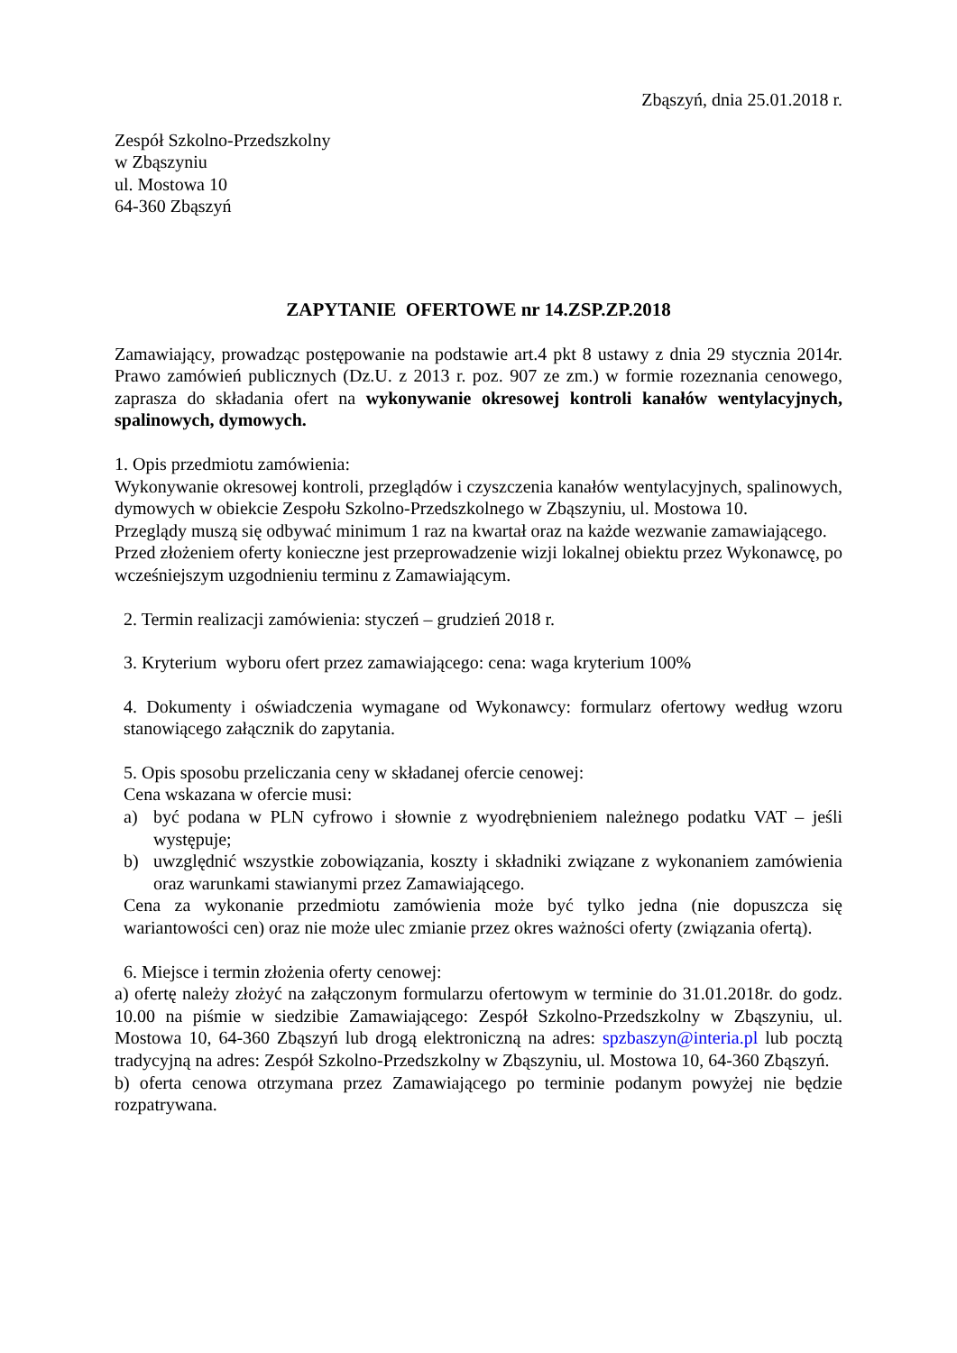Zbąszyń, dnia 25.01.2018 r.
Zespół Szkolno-Przedszkolny
w Zbąszyniu
ul. Mostowa 10
64-360 Zbąszyń
ZAPYTANIE OFERTOWE nr 14.ZSP.ZP.2018
Zamawiający, prowadząc postępowanie na podstawie art.4 pkt 8 ustawy z dnia 29 stycznia 2014r. Prawo zamówień publicznych (Dz.U. z 2013 r. poz. 907 ze zm.) w formie rozeznania cenowego, zaprasza do składania ofert na wykonywanie okresowej kontroli kanałów wentylacyjnych, spalinowych, dymowych.
1. Opis przedmiotu zamówienia:
Wykonywanie okresowej kontroli, przeglądów i czyszczenia kanałów wentylacyjnych, spalinowych, dymowych w obiekcie Zespołu Szkolno-Przedszkolnego w Zbąszyniu, ul. Mostowa 10.
Przeglądy muszą się odbywać minimum 1 raz na kwartał oraz na każde wezwanie zamawiającego.
Przed złożeniem oferty konieczne jest przeprowadzenie wizji lokalnej obiektu przez Wykonawcę, po wcześniejszym uzgodnieniu terminu z Zamawiającym.
2. Termin realizacji zamówienia: styczeń – grudzień 2018 r.
3. Kryterium wyboru ofert przez zamawiającego: cena: waga kryterium 100%
4. Dokumenty i oświadczenia wymagane od Wykonawcy: formularz ofertowy według wzoru stanowiącego załącznik do zapytania.
5. Opis sposobu przeliczania ceny w składanej ofercie cenowej:
Cena wskazana w ofercie musi:
a) być podana w PLN cyfrowo i słownie z wyodrębnieniem należnego podatku VAT – jeśli występuje;
b) uwzględnić wszystkie zobowiązania, koszty i składniki związane z wykonaniem zamówienia oraz warunkami stawianymi przez Zamawiającego.
Cena za wykonanie przedmiotu zamówienia może być tylko jedna (nie dopuszcza się wariantowości cen) oraz nie może ulec zmianie przez okres ważności oferty (związania ofertą).
6. Miejsce i termin złożenia oferty cenowej:
a) ofertę należy złożyć na załączonym formularzu ofertowym w terminie do 31.01.2018r. do godz. 10.00 na piśmie w siedzibie Zamawiającego: Zespół Szkolno-Przedszkolny w Zbąszyniu, ul. Mostowa 10, 64-360 Zbąszyń lub drogą elektroniczną na adres: spzbaszyn@interia.pl lub pocztą tradycyjną na adres: Zespół Szkolno-Przedszkolny w Zbąszyniu, ul. Mostowa 10, 64-360 Zbąszyń.
b) oferta cenowa otrzymana przez Zamawiającego po terminie podanym powyżej nie będzie rozpatrywana.